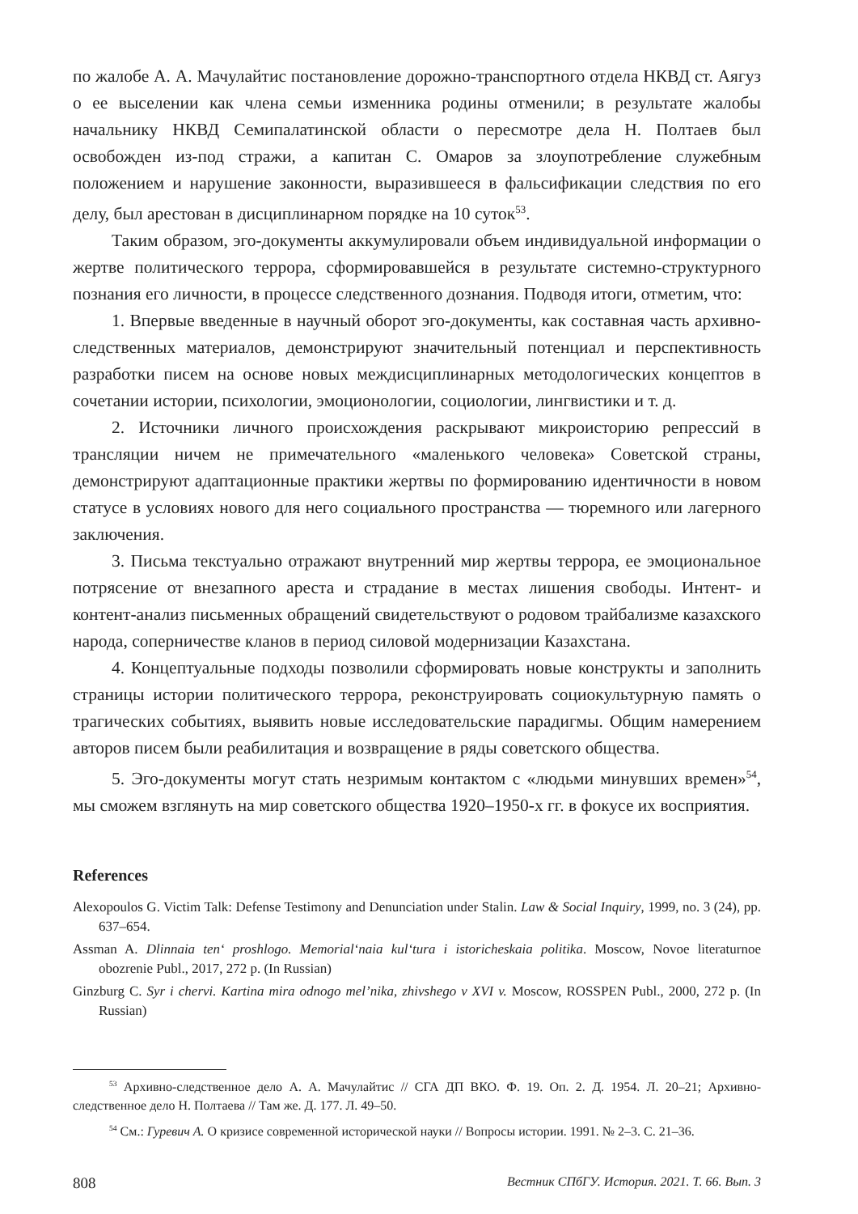по жалобе А. А. Мачулайтис постановление дорожно-транспортного отдела НКВД ст. Аягуз о ее выселении как члена семьи изменника родины отменили; в результате жалобы начальнику НКВД Семипалатинской области о пересмотре дела Н. Полтаев был освобожден из-под стражи, а капитан С. Омаров за злоупотребление служебным положением и нарушение законности, выразившееся в фальсификации следствия по его делу, был арестован в дисциплинарном порядке на 10 суток<sup>53</sup>.
Таким образом, эго-документы аккумулировали объем индивидуальной информации о жертве политического террора, сформировавшейся в результате системно-структурного познания его личности, в процессе следственного дознания. Подводя итоги, отметим, что:
1. Впервые введенные в научный оборот эго-документы, как составная часть архивно-следственных материалов, демонстрируют значительный потенциал и перспективность разработки писем на основе новых междисциплинарных методологических концептов в сочетании истории, психологии, эмоционологии, социологии, лингвистики и т. д.
2. Источники личного происхождения раскрывают микроисторию репрессий в трансляции ничем не примечательного «маленького человека» Советской страны, демонстрируют адаптационные практики жертвы по формированию идентичности в новом статусе в условиях нового для него социального пространства — тюремного или лагерного заключения.
3. Письма текстуально отражают внутренний мир жертвы террора, ее эмоциональное потрясение от внезапного ареста и страдание в местах лишения свободы. Интент- и контент-анализ письменных обращений свидетельствуют о родовом трайбализме казахского народа, соперничестве кланов в период силовой модернизации Казахстана.
4. Концептуальные подходы позволили сформировать новые конструкты и заполнить страницы истории политического террора, реконструировать социокультурную память о трагических событиях, выявить новые исследовательские парадигмы. Общим намерением авторов писем были реабилитация и возвращение в ряды советского общества.
5. Эго-документы могут стать незримым контактом с «людьми минувших времен»<sup>54</sup>, мы сможем взглянуть на мир советского общества 1920–1950-х гг. в фокусе их восприятия.
References
Alexopoulos G. Victim Talk: Defense Testimony and Denunciation under Stalin. Law & Social Inquiry, 1999, no. 3 (24), pp. 637–654.
Assman A. Dlinnaia ten‘ proshlogo. Memorial‘naia kul‘tura i istoricheskaia politika. Moscow, Novoe literaturnoe obozrenie Publ., 2017, 272 p. (In Russian)
Ginzburg C. Syr i chervi. Kartina mira odnogo mel’nika, zhivshego v XVI v. Moscow, ROSSPEN Publ., 2000, 272 p. (In Russian)
<sup>53</sup> Архивно-следственное дело А. А. Мачулайтис // СГА ДП ВКО. Ф. 19. Оп. 2. Д. 1954. Л. 20–21; Архивно-следственное дело Н. Полтаева // Там же. Д. 177. Л. 49–50.
<sup>54</sup> См.: Гуревич А. О кризисе современной исторической науки // Вопросы истории. 1991. № 2–3. С. 21–36.
808 Вестник СПбГУ. История. 2021. Т. 66. Вып. 3